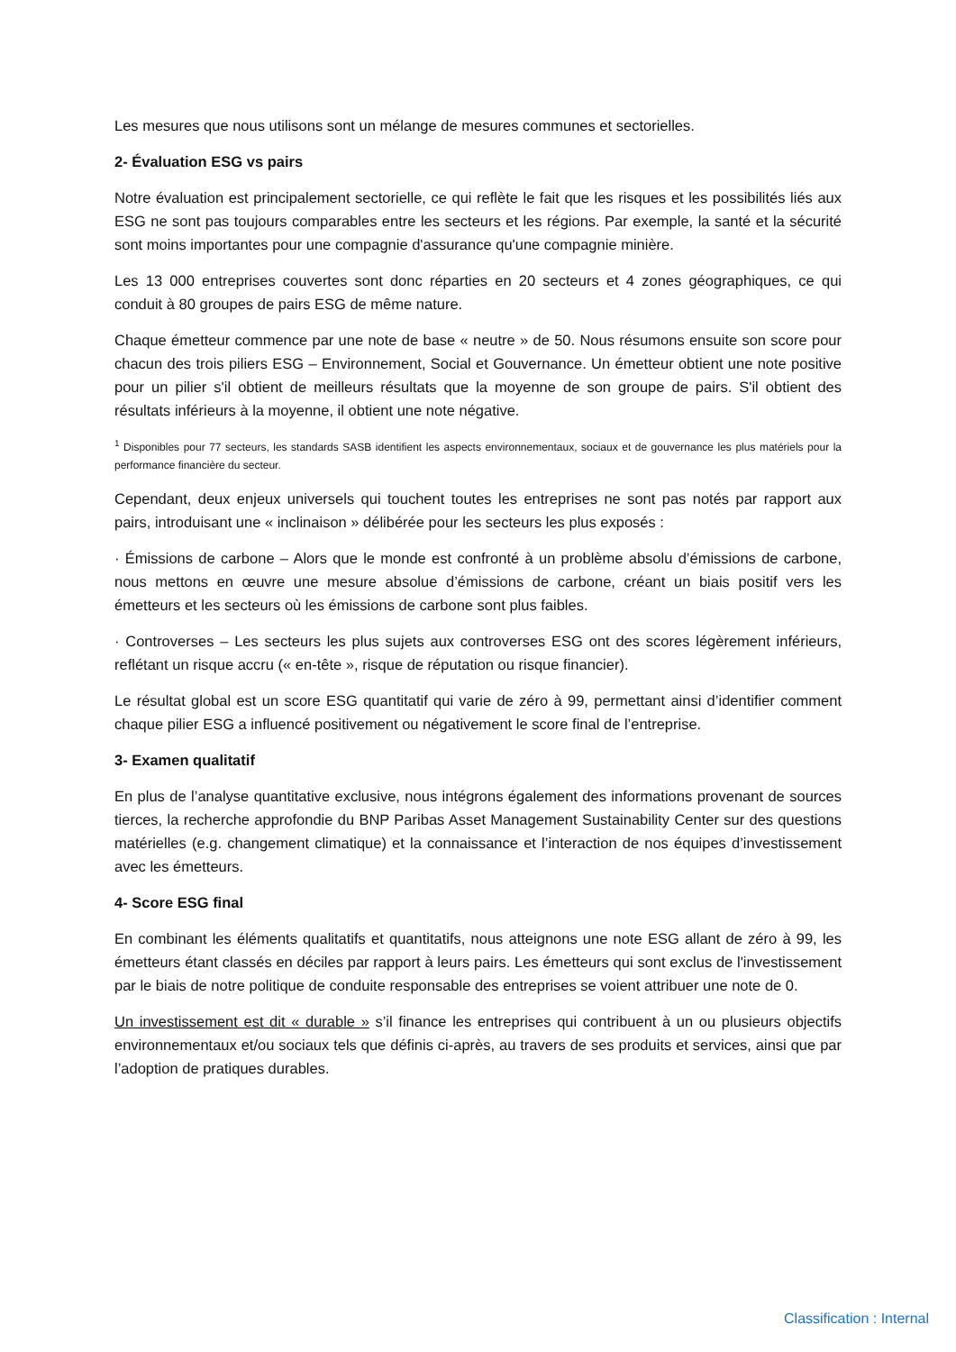Les mesures que nous utilisons sont un mélange de mesures communes et sectorielles.
2- Évaluation ESG vs pairs
Notre évaluation est principalement sectorielle, ce qui reflète le fait que les risques et les possibilités liés aux ESG ne sont pas toujours comparables entre les secteurs et les régions. Par exemple, la santé et la sécurité sont moins importantes pour une compagnie d'assurance qu'une compagnie minière.
Les 13 000 entreprises couvertes sont donc réparties en 20 secteurs et 4 zones géographiques, ce qui conduit à 80 groupes de pairs ESG de même nature.
Chaque émetteur commence par une note de base « neutre » de 50. Nous résumons ensuite son score pour chacun des trois piliers ESG – Environnement, Social et Gouvernance. Un émetteur obtient une note positive pour un pilier s'il obtient de meilleurs résultats que la moyenne de son groupe de pairs. S'il obtient des résultats inférieurs à la moyenne, il obtient une note négative.
<sup>1</sup> Disponibles pour 77 secteurs, les standards SASB identifient les aspects environnementaux, sociaux et de gouvernance les plus matériels pour la performance financière du secteur.
Cependant, deux enjeux universels qui touchent toutes les entreprises ne sont pas notés par rapport aux pairs, introduisant une « inclinaison » délibérée pour les secteurs les plus exposés :
· Émissions de carbone – Alors que le monde est confronté à un problème absolu d’émissions de carbone, nous mettons en œuvre une mesure absolue d’émissions de carbone, créant un biais positif vers les émetteurs et les secteurs où les émissions de carbone sont plus faibles.
· Controverses – Les secteurs les plus sujets aux controverses ESG ont des scores légèrement inférieurs, reflétant un risque accru (« en-tête », risque de réputation ou risque financier).
Le résultat global est un score ESG quantitatif qui varie de zéro à 99, permettant ainsi d’identifier comment chaque pilier ESG a influencé positivement ou négativement le score final de l’entreprise.
3- Examen qualitatif
En plus de l’analyse quantitative exclusive, nous intégrons également des informations provenant de sources tierces, la recherche approfondie du BNP Paribas Asset Management Sustainability Center sur des questions matérielles (e.g. changement climatique) et la connaissance et l’interaction de nos équipes d’investissement avec les émetteurs.
4- Score ESG final
En combinant les éléments qualitatifs et quantitatifs, nous atteignons une note ESG allant de zéro à 99, les émetteurs étant classés en déciles par rapport à leurs pairs. Les émetteurs qui sont exclus de l'investissement par le biais de notre politique de conduite responsable des entreprises se voient attribuer une note de 0.
Un investissement est dit « durable » s’il finance les entreprises qui contribuent à un ou plusieurs objectifs environnementaux et/ou sociaux tels que définis ci-après, au travers de ses produits et services, ainsi que par l’adoption de pratiques durables.
Classification : Internal